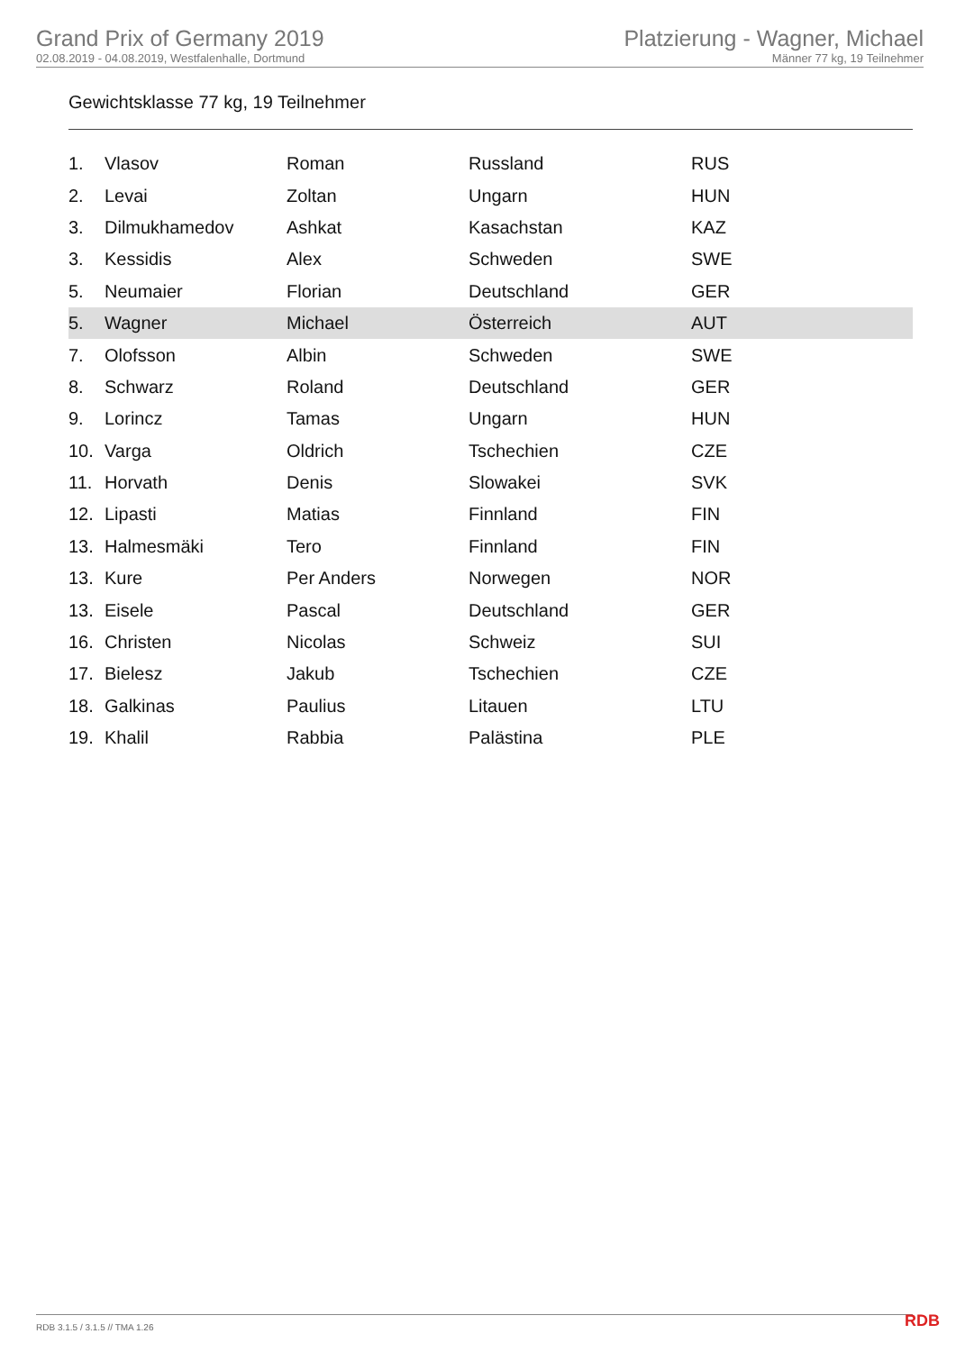Grand Prix of Germany 2019
02.08.2019 - 04.08.2019, Westfalenhalle, Dortmund
Platzierung - Wagner, Michael
Männer 77 kg, 19 Teilnehmer
Gewichtsklasse 77 kg, 19 Teilnehmer
| 1. | Vlasov | Roman | Russland | RUS |
| 2. | Levai | Zoltan | Ungarn | HUN |
| 3. | Dilmukhamedov | Ashkat | Kasachstan | KAZ |
| 3. | Kessidis | Alex | Schweden | SWE |
| 5. | Neumaier | Florian | Deutschland | GER |
| 5. | Wagner | Michael | Österreich | AUT |
| 7. | Olofsson | Albin | Schweden | SWE |
| 8. | Schwarz | Roland | Deutschland | GER |
| 9. | Lorincz | Tamas | Ungarn | HUN |
| 10. | Varga | Oldrich | Tschechien | CZE |
| 11. | Horvath | Denis | Slowakei | SVK |
| 12. | Lipasti | Matias | Finnland | FIN |
| 13. | Halmesmäki | Tero | Finnland | FIN |
| 13. | Kure | Per Anders | Norwegen | NOR |
| 13. | Eisele | Pascal | Deutschland | GER |
| 16. | Christen | Nicolas | Schweiz | SUI |
| 17. | Bielesz | Jakub | Tschechien | CZE |
| 18. | Galkinas | Paulius | Litauen | LTU |
| 19. | Khalil | Rabbia | Palästina | PLE |
RDB 3.1.5 / 3.1.5 // TMA 1.26 RDB